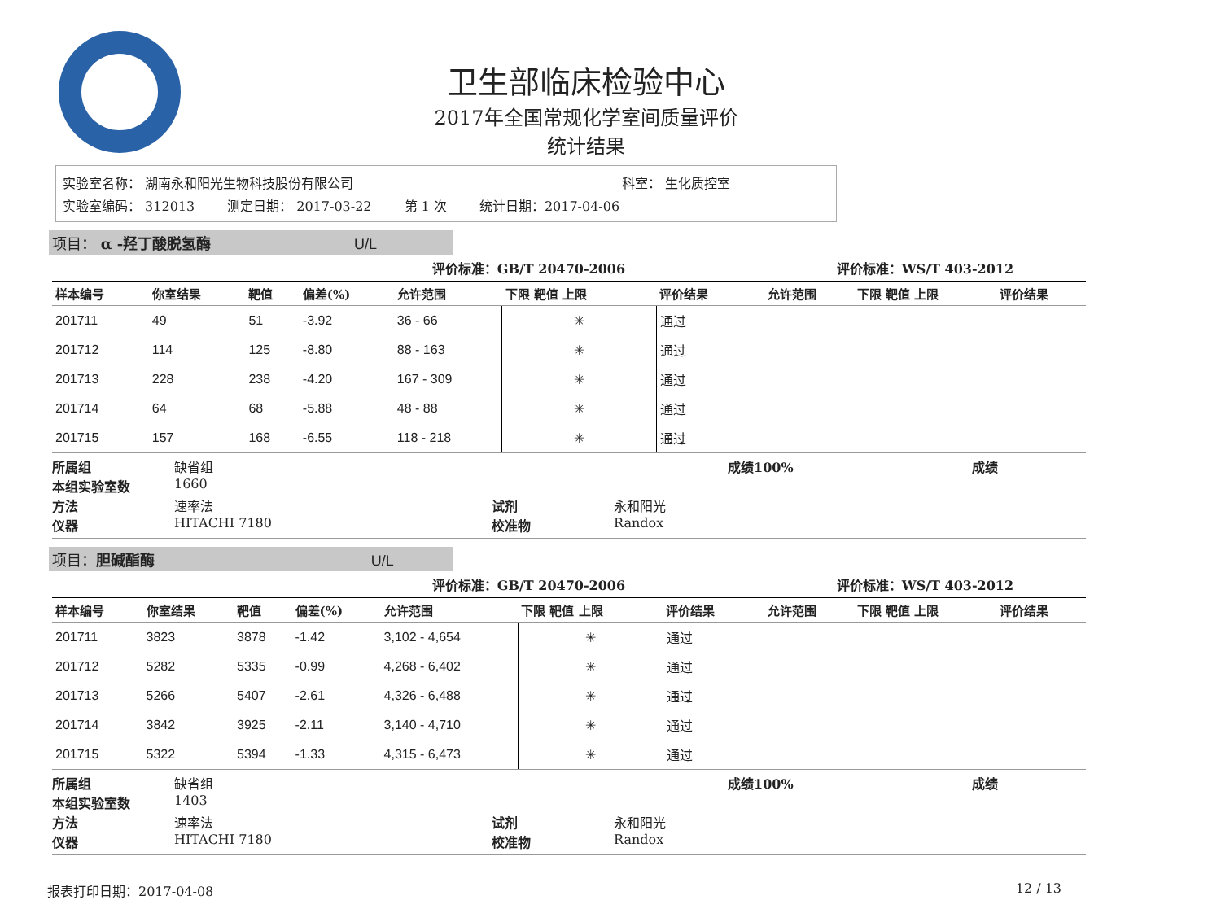卫生部临床检验中心
2017年全国常规化学室间质量评价
统计结果
实验室名称： 湖南永和阳光生物科技股份有限公司 科室： 生化质控室
实验室编码： 312013 测定日期： 2017-03-22 第 1 次 统计日期：2017-04-06
项目： α -羟丁酸脱氢酶 U/L
| 评价标准：GB/T 20470-2006 | | | | | | | | 评价标准：WS/T 403-2012 | | |
| --- | --- | --- | --- | --- | --- | --- | --- | --- | --- | --- |
| 样本编号 | 你室结果 | 靶值 | 偏差(%) | 允许范围 | 下限 靶值 上限 | 评价结果 | | 允许范围 | 下限 靶值 上限 | 评价结果 |
| 201711 | 49 | 51 | -3.92 | 36 - 66 | ✳ | 通过 | | | | |
| 201712 | 114 | 125 | -8.80 | 88 - 163 | ✳ | 通过 | | | | |
| 201713 | 228 | 238 | -4.20 | 167 - 309 | ✳ | 通过 | | | | |
| 201714 | 64 | 68 | -5.88 | 48 - 88 | ✳ | 通过 | | | | |
| 201715 | 157 | 168 | -6.55 | 118 - 218 | ✳ | 通过 | | | | |
所属组 缺省组 成绩100% 成绩 本组实验室数 1660 方法 速率法 试剂 永和阳光 仪器 HITACHI 7180 校准物 Randox
项目：胆碱酯酶 U/L
| 评价标准：GB/T 20470-2006 | | | | | | | | 评价标准：WS/T 403-2012 | | |
| --- | --- | --- | --- | --- | --- | --- | --- | --- | --- | --- |
| 样本编号 | 你室结果 | 靶值 | 偏差(%) | 允许范围 | 下限 靶值 上限 | 评价结果 | | 允许范围 | 下限 靶值 上限 | 评价结果 |
| 201711 | 3823 | 3878 | -1.42 | 3,102 - 4,654 | ✳ | 通过 | | | | |
| 201712 | 5282 | 5335 | -0.99 | 4,268 - 6,402 | ✳ | 通过 | | | | |
| 201713 | 5266 | 5407 | -2.61 | 4,326 - 6,488 | ✳ | 通过 | | | | |
| 201714 | 3842 | 3925 | -2.11 | 3,140 - 4,710 | ✳ | 通过 | | | | |
| 201715 | 5322 | 5394 | -1.33 | 4,315 - 6,473 | ✳ | 通过 | | | | |
所属组 缺省组 成绩100% 成绩 本组实验室数 1403 方法 速率法 试剂 永和阳光 仪器 HITACHI 7180 校准物 Randox
报表打印日期：2017-04-08 12 / 13